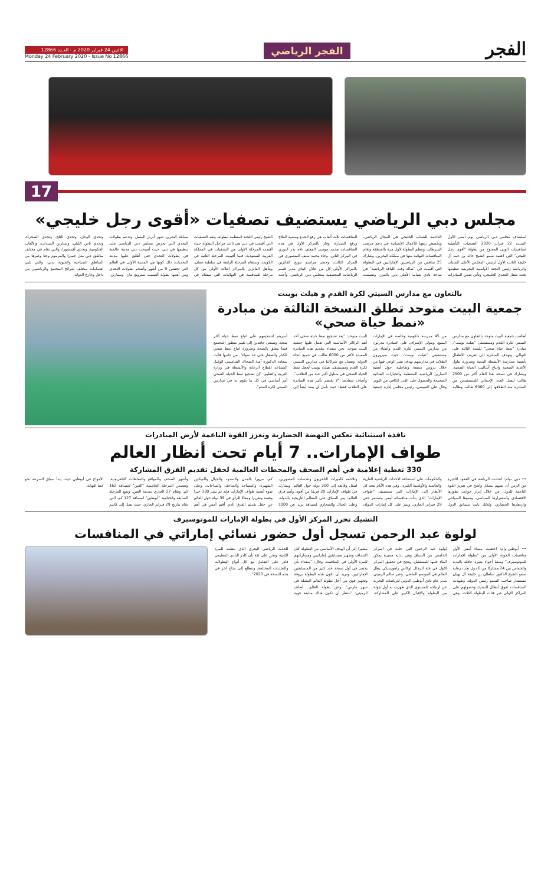الفجر
الفجر الرياضي
الاثنين 24 فبراير 2020 م - العـدد 12866
Monday 24 February 2020 - Issue No 12866
17
مجلس دبي الرياضي يستضيف تصفيات «أقوى رجل خليجي»
استضاف مجلس دبي الرياضي يوم أمس الأول السبت 22 فبراير 2020 التصفيات التأهيلية لمنافسات الوزن المفتوح من بطولة "أقوى رجل خليجي" التي اعتمد سمو الشيخ خالد بن حمد آل خليفة النائب الأول لرئيس المجلس الأعلى للشباب والرياضة رئيس اللجنة الأولمبية البحرينية تنظيمها تحت شعار التحدي الخليجي، وتأتي ضمن المبادرات الداعمة للشباب الخليجي في المجال الرياضي، ويخصص ريعها للأعمال الإنسانية في دعم مرضى السرطان، وتنظم البطولة لأول مرة بالمنطقة وتقام المنافسات النهائية منها في مملكة البحرين. وشارك 25 منافس من الرياضيين الإماراتيين في البطولة التي أقيمت في "صالة وقت اللياقة الرياضية" في ساحة نادي شباب الأهلي دبي بالمزر، وتضمنت المنافسات ثلاث ألعاب هي رفع الجذع ومشية الفلاح ورفع السيارة، وفاز بالمركز الأول في هذه المنافسات محمد موسى المعلم، تلاه بدر النوري في المركز الثاني، وجاء محمد سيف المنصوري في المركز الثالث، وحضر مراسم تتويج الفائزين بالمراكز الأولى كل من عادل البناي مدير قسم الرياضات المجتمعية بمجلس دبي الرياضي، وأحمد الشيخ رئيس اللجنة المنظمة لبطولة. وتعد التصفيات التي أقيمت في دبي هي ثالث مراحل البطولة حيث أقيمت المرحلة الأولى من التصفيات في المملكة العربية السعودية، فيما أقيمت المرحلة الثانية في الكويت، وستقام المرحلة الرابعة في سلطنة عمان، ويتأهل الفائزين بالمراكز الثلاثة الأولى من كل مرحلة للمنافسة في النهائيات التي ستقام في مملكة البحرين شهر أبريل المقبل. وتدعم بطولات التحدي التي يحرص مجلس دبي الرياضي على تنظيمها في دبي، حيث أصبحت دبي مدينة عالمية في بطولات التحدي حتى أطلق عليها مدينة التحديات، ذلك كونها هي المدينة الأولى في العالم التي تحتضن 9 من أشهر وأضخم بطولات التحدي ومن أهمها بطولة ألتيميت سترونغ مان، وسبارتن، وتحدي الوحل، وتحدي الثلج، وتحدي الصحراء، وتحدي ناس الليلي، وسبارتن السيدات، والألعاب الحكومية، وتحدي أفينشورا، والتي تقام في مختلف مناطق دبي مثل جميرا والمرموم وحتا وغيرها من المناطق السياحية والحيوية بدبي، والتي تلبي اهتمامات مختلف شرائح المجتمع والرياضيين من داخل وخارج الدولة.
بالتعاون مع مدارس السيتي لكرة القدم و هيلث بوينت
جمعية البيت متوحد تطلق النسخة الثالثة من مبادرة «نمط حياة صحي»
أطلقت جمعية البيت متوحد بالتعاون مع مدارس السيتي لكرة القدم ومستشفى "هيلث بوينت"، مبادرة "نمط حياة صحي" للسنة الثالثة على التوالي. وتهدف المبادرة إلى تعريف الأطفال بأهمية ممارسة الأنشطة البدنية وضرورة تناول الأغذية الصحية واتباع أساليب الحياة الصحية. ويشارك في نسخة هذا العام أكثر من 2500 طالب ليصل العدد الإجمالي للمستفيدين من المبادرة منذ انطلاقها إلى 6000 طالب وطالبة من 45 مدرسة حكومية وخاصة في الإمارات السبع. ويتولى الإشراف على المبادرة مدربون من مدارس السيتي لكرة القدم وأطباء من مستشفى "هيلث بوينت"، حيث سيزورون الطلاب في مدارسهم بهدف نشر الوعي فيها من خلال دروس ممتعة وتفاعلية، حول أهمية التمارين الرياضية المنتظمة والخيارات الغذائية الصحيحة والحصول على القدر الكافي من النوم. وقال علي القبيسي، رئيس مجلس إدارة جمعية البيت متوحد: "يعد تشجيع نمط حياة صحي أحد أهم الركائز الأساسية التي تعمل عليها جمعية البيت متوحد. نحن سعداء بتقديم هذه المبادرة المفيدة لأكثر من 6000 طالب في جميع أنحاء الدولة، ونعمل مع شركائنا في مدارس السيتي لكرة القدم ومستشفى هيلث بوينت لجعل نمط الحياة الصحي في متناول أكبر عدد من الطلاب". وأضاف سعادته: "لا يقتصر تأثير هذه المبادرة على الطلاب فقط؛ حيث نأمل أن يمتد أيضاً إلى أسرهم لتشجيعهم على اتباع نمط حياة أكثر صحة. ونسعى جاهدين إلى تغيير منظور المجتمع فيما يتعلق بالصحة وضرورة اتباع نمط صحي للكبار والصغار على حد سواء". من جانبها قالت سعادة الدكتورة آمنة الضحاك الشامسي الوكيل المساعد لقطاع الرعاية والأنشطة في وزارة التربية والتعليم: "إن تشجيع نمط الحياة الصحي أمر أساسي في كل ما نقوم به في مدارس السيتي لكرة القدم".
نافذة استثنائية تعكس النهضة الحضارية وتعزز القوة الناعمة لأرض المبادرات
طواف الإمارات.. 7 أيام تحت أنظار العالم
330 تغطية إعلامية في أهم الصحف والمحطات العالمية لحفل تقديم الفرق المشاركة
•• دبي –وام: اعتادت الرياضة في العقود الأخيرة من الزمن أن تسهم بشكل واضح في تعزيز القوة الناعمة للدول، من خلال إبراز جوانب تطورها الاقتصادي واستقرارها السياسي، ونموها السياحي وازدهارها الحضاري، ولذلك باتت تتسابق الدول والحكومات على استضافة الأحداث الرياضية القارية والعالمية والأولمبية الكبرى. وفي هذه الأيام تتجه كل الأنظار إلى الإمارات التي تستضيف "طواف الإمارات" الذي بدأت منافساته أمس وتستمر حتى 29 فبراير الجاري، ويمر على كل إمارات الدولة، وتلاحقه كاميرات التلفزيون وعدسات المصورين، لتنقل وقائعه إلى 200 دولة حول العالم. ويشارك في طواف الإمارات 20 فريقا من أقوى وأهم فرق العالم. يمر السباق على المعالم التاريخية بالدولة، وعلى الجبال والصحاري لمسافة تزيد عن 1000 كم، مرورا بالمدن والسدود والجبال والميادين الشهيرة، والمساجد والمتاحف والساحات. وعلى ضوء أهمية طواف الإمارات فإنه تم نشر 330 خبرا وقصة وتقريرا ومقالا للرأي في 39 دولة حول العالم عن حفل تقديم الفرق الذي أقيم أمس في أهم وأشهر الصحف والمواقع والمحطات التلفزيونية. وتتضمن المرحلة الخامسة "العين" لمسافة 162 كم، وتقام 27 الجاري بمدينة العين. وتتبع المرحلة السابعة والختامية "أبوظبي" لمسافة 127 كم، التي تقام بتاريخ 29 فبراير الجاري، حيث يصل إلى كاسر الأمواج في أبوظبي حيث يبدأ سباق السرعة نحو خط النهاية.
التشيك تحرز المركز الأول في بطولة الإمارات للموتوسيرف
لولوة عبد الرحمن تسجل أول حضور نسائي إماراتي في المنافسات
•• أبوظبي-وام: اختتمت مساء أمس الأول منافسات الجولة الأولى من "بطولة الإمارات للموتوسيرف" وسط أجواء مثيرة حافلة بالندية والحماس بين 24 مشاركا من 6 دول تحت رعاية سمو الشيخ الدكتور سلطان بن خليفة آل نهيان مستشار صاحب السمو رئيس الدولة. وشهدت المنافسات تفوق أبطال التشيك وحصولهم على المراكز الأولى عبر فئات البطولة الثلاث. وهي لولوة عبد الرحمن التي حلت في المركز الخامس من السباق وهي بداية مميزة يمكن البناء عليها للمستقبل. ونجح في تحقيق المركز الأول في فئة الرجال لوكاس زاهورسكي بطل العالم في الموسم الماضي. وعبر سالم الرميثي مدير عام نادي أبوظبي الدولي للرياضات البحرية عن ارتياحه للمستوى الذي ظهرت به أول جولة من البطولة والإقبال الكبير على المشاركة، مشيرا إلى أن الهدف الأساسي من البطولة كان اكتشاف وتجهيز متسابقين إماراتيين ومشاركتهم للمرة الأولى في المنافسة. وقال: "سعداء بأن يحضر في أول نسخة عدد كبير من المتسابقين الإماراتيين، ونريد أن تكون هذه البطولة بروفة وتجهيز قوي من أجل بطولة العالم المقبلة في شهر مارس". وعن بطولة العالم.. أضاف الرميثي: "ننتظر أن تكون هناك متابعة قوية للحدث الرياضي البحري الذي ننظمه للمرة الثانية، ونحن على ثقة بأن كادر النادي التنظيمي قادر على التعامل مع كل أنواع البطولات والتحديات المختلفة، ونتطلع إلى نجاح آخر في هذه النسخة في 2020".